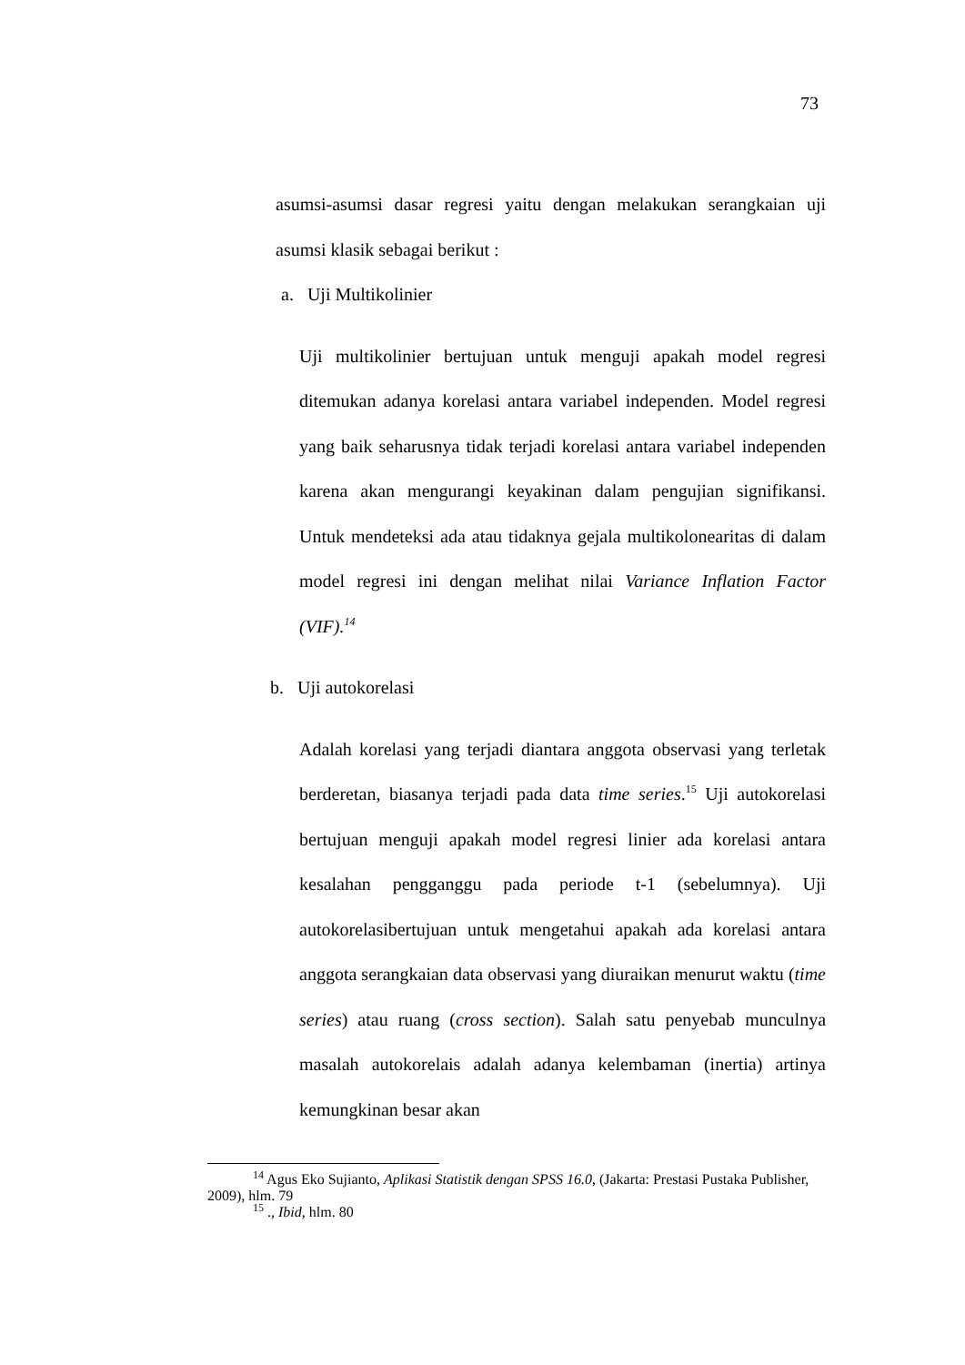73
asumsi-asumsi dasar regresi yaitu dengan melakukan serangkaian uji asumsi klasik sebagai berikut :
a. Uji Multikolinier
Uji multikolinier bertujuan untuk menguji apakah model regresi ditemukan adanya korelasi antara variabel independen. Model regresi yang baik seharusnya tidak terjadi korelasi antara variabel independen karena akan mengurangi keyakinan dalam pengujian signifikansi. Untuk mendeteksi ada atau tidaknya gejala multikolonearitas di dalam model regresi ini dengan melihat nilai Variance Inflation Factor (VIF).<sup>14</sup>
b. Uji autokorelasi
Adalah korelasi yang terjadi diantara anggota observasi yang terletak berderetan, biasanya terjadi pada data time series.<sup>15</sup> Uji autokorelasi bertujuan menguji apakah model regresi linier ada korelasi antara kesalahan pengganggu pada periode t-1 (sebelumnya). Uji autokorelasibertujuan untuk mengetahui apakah ada korelasi antara anggota serangkaian data observasi yang diuraikan menurut waktu (time series) atau ruang (cross section). Salah satu penyebab munculnya masalah autokorelais adalah adanya kelembaman (inertia) artinya kemungkinan besar akan
<sup>14</sup> Agus Eko Sujianto, Aplikasi Statistik dengan SPSS 16.0, (Jakarta: Prestasi Pustaka Publisher, 2009), hlm. 79
<sup>15</sup> ., Ibid, hlm. 80